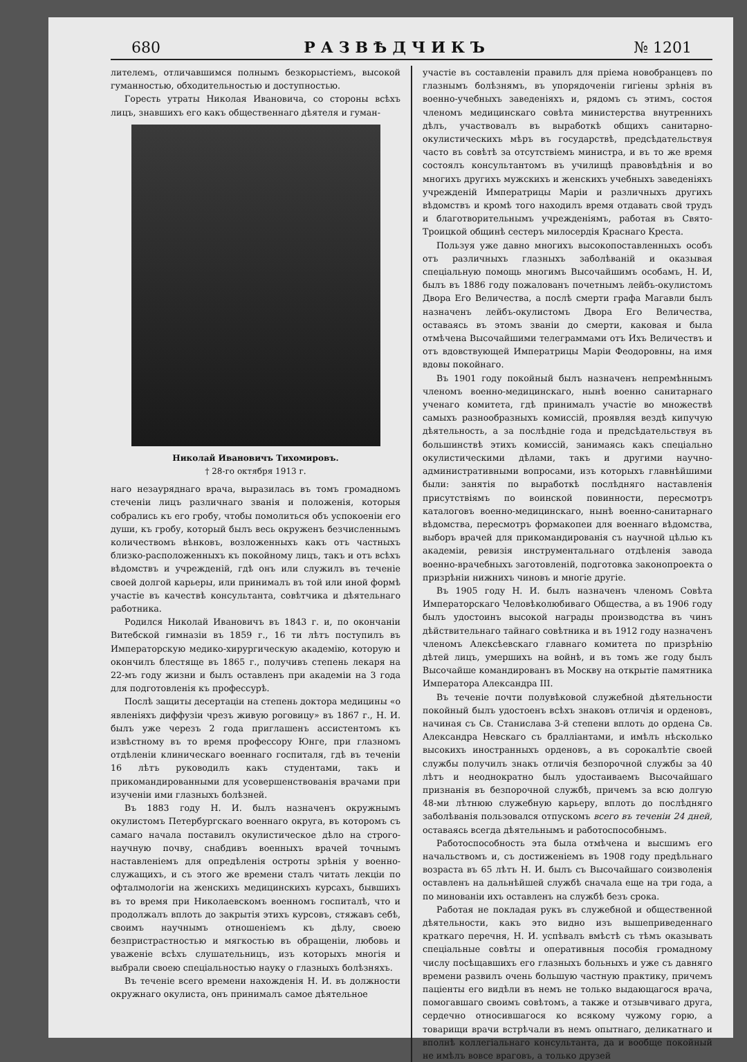680 РАЗВѢДЧИКЪ № 1201
лителемъ, отличавшимся полнымъ безкорыстіемъ, высокой гуманностью, обходительностью и доступностью.
Горесть утраты Николая Ивановича, со стороны всѣхъ лицъ, знавшихъ его какъ общественнаго дѣятеля и гуман-
Николай Ивановичъ Тихомировъ.
† 28-го октября 1913 г.
наго незауряднаго врача, выразилась въ томъ громадномъ стеченіи лицъ различнаго званія и положенія, которыя собрались къ его гробу, чтобы помолиться объ успокоеніи его души, къ гробу, который былъ весь окруженъ безчисленнымъ количествомъ вѣнковъ, возложенныхъ какъ отъ частныхъ близко-расположенныхъ къ покойному лицъ, такъ и отъ всѣхъ вѣдомствъ и учрежденій, гдѣ онъ или служилъ въ теченіе своей долгой карьеры, или принималъ въ той или иной формѣ участіе въ качествѣ консультанта, совѣтчика и дѣятельнаго работника.
Родился Николай Ивановичъ въ 1843 г. и, по окончаніи Витебской гимназіи въ 1859 г., 16 ти лѣтъ поступилъ въ Императорскую медико-хирургическую академію, которую и окончилъ блестяще въ 1865 г., получивъ степень лекаря на 22-мъ году жизни и былъ оставленъ при академіи на 3 года для подготовленія къ профессурѣ.
Послѣ защиты десертаціи на степень доктора медицины «о явленіяхъ диффузіи чрезъ живую роговицу» въ 1867 г., Н. И. былъ уже черезъ 2 года приглашенъ ассистентомъ къ извѣстному въ то время профессору Юнге, при глазномъ отдѣленіи клиническаго военнаго госпиталя, гдѣ въ теченіи 16 лѣтъ руководилъ какъ студентами, такъ и прикомандированными для усовершенствованія врачами при изученіи ими глазныхъ болѣзней.
Въ 1883 году Н. И. былъ назначенъ окружнымъ окулистомъ Петербургскаго военнаго округа, въ которомъ съ самаго начала поставилъ окулистическое дѣло на строго-научную почву, снабдивъ военныхъ врачей точнымъ наставленіемъ для опредѣленія остроты зрѣнія у военно-служащихъ, и съ этого же времени сталъ читать лекціи по офталмологіи на женскихъ медицинскихъ курсахъ, бывшихъ въ то время при Николаевскомъ военномъ госпиталѣ, что и продолжалъ вплоть до закрытія этихъ курсовъ, стяжавъ себѣ, своимъ научнымъ отношеніемъ къ дѣлу, своею безпристрастностью и мягкостью въ обращеніи, любовь и уваженіе всѣхъ слушательницъ, изъ которыхъ многія и выбрали своею спеціальностью науку о глазныхъ болѣзняхъ.
Въ теченіе всего времени нахожденія Н. И. въ должности окружнаго окулиста, онъ принималъ самое дѣятельное
участіе въ составленіи правилъ для пріема новобранцевъ по глазнымъ болѣзнямъ, въ упорядоченіи гигіены зрѣнія въ военно-учебныхъ заведеніяхъ и, рядомъ съ этимъ, состоя членомъ медицинскаго совѣта министерства внутреннихъ дѣлъ, участвовалъ въ выработкѣ общихъ санитарно-окулистическихъ мѣръ въ государствѣ, предсѣдательствуя часто въ совѣтѣ за отсутствіемъ министра, и въ то же время состоялъ консультантомъ въ училищѣ правовѣдѣнія и во многихъ другихъ мужскихъ и женскихъ учебныхъ заведеніяхъ учрежденій Императрицы Маріи и различныхъ другихъ вѣдомствъ и кромѣ того находилъ время отдавать свой трудъ и благотворительнымъ учрежденіямъ, работая въ Свято-Троицкой общинѣ сестеръ милосердія Краснаго Креста.
Пользуя уже давно многихъ высокопоставленныхъ особъ отъ различныхъ глазныхъ заболѣваній и оказывая спеціальную помощь многимъ Высочайшимъ особамъ, Н. И, былъ въ 1886 году пожалованъ почетнымъ лейбъ-окулистомъ Двора Его Величества, а послѣ смерти графа Магавли былъ назначенъ лейбъ-окулистомъ Двора Его Величества, оставаясь въ этомъ званіи до смерти, каковая и была отмѣчена Высочайшими телеграммами отъ Ихъ Величествъ и отъ вдовствующей Императрицы Маріи Феодоровны, на имя вдовы покойнаго.
Въ 1901 году покойный былъ назначенъ непремѣннымъ членомъ военно-медицинскаго, нынѣ военно санитарнаго ученаго комитета, гдѣ принималъ участіе во множествѣ самыхъ разнообразныхъ комиссій, проявляя вездѣ кипучую дѣятельность, а за послѣдніе года и предсѣдательствуя въ большинствѣ этихъ комиссій, занимаясь какъ спеціально окулистическими дѣлами, такъ и другими научно-административными вопросами, изъ которыхъ главнѣйшими были: занятія по выработкѣ послѣдняго наставленія присутствіямъ по воинской повинности, пересмотръ каталоговъ военно-медицинскаго, нынѣ военно-санитарнаго вѣдомства, пересмотръ формакопеи для военнаго вѣдомства, выборъ врачей для прикомандированія съ научной цѣлью къ академіи, ревизія инструментальнаго отдѣленія завода военно-врачебныхъ заготовленій, подготовка законопроекта о призрѣніи нижнихъ чиновъ и многіе другіе.
Въ 1905 году Н. И. былъ назначенъ членомъ Совѣта Императорскаго Человѣколюбиваго Общества, а въ 1906 году былъ удостоинъ высокой награды производства въ чинъ дѣйствительнаго тайнаго совѣтника и въ 1912 году назначенъ членомъ Алексѣевскаго главнаго комитета по призрѣнію дѣтей лицъ, умершихъ на войнѣ, и въ томъ же году былъ Высочайше командированъ въ Москву на открытіе памятника Императора Александра III.
Въ теченіе почти полувѣковой служебной дѣятельности покойный былъ удостоенъ всѣхъ знаковъ отличія и орденовъ, начиная съ Св. Станислава 3-й степени вплоть до ордена Св. Александра Невскаго съ бралліантами, и имѣлъ нѣсколько высокихъ иностранныхъ орденовъ, а въ сорокалѣтіе своей службы получилъ знакъ отличія безпорочной службы за 40 лѣтъ и неоднократно былъ удостаиваемъ Высочайшаго признанія въ безпорочной службѣ, причемъ за всю долгую 48-ми лѣтнюю служебную карьеру, вплоть до послѣдняго заболѣванія пользовался отпускомъ всего въ теченіи 24 дней, оставаясь всегда дѣятельнымъ и работоспособнымъ.
Работоспособность эта была отмѣчена и высшимъ его начальствомъ и, съ достиженіемъ въ 1908 году предѣльнаго возраста въ 65 лѣтъ Н. И. былъ съ Высочайшаго соизволенія оставленъ на дальнѣйшей службѣ сначала еще на три года, а по минованіи ихъ оставленъ на службѣ безъ срока.
Работая не покладая рукъ въ служебной и общественной дѣятельности, какъ это видно изъ вышеприведеннаго краткаго перечня, Н. И. успѣвалъ вмѣстѣ съ тѣмъ оказывать спеціальные совѣты и оперативныя пособія громадному числу посѣщавшихъ его глазныхъ больныхъ и уже съ давняго времени развилъ очень большую частную практику, причемъ паціенты его видѣли въ немъ не только выдающагося врача, помогавшаго своимъ совѣтомъ, а также и отзывчиваго друга, сердечно относившагося ко всякому чужому горю, а товарищи врачи встрѣчали въ немъ опытнаго, деликатнаго и вполнѣ коллегіальнаго консультанта, да и вообще покойный не имѣлъ вовсе враговъ, а только друзей